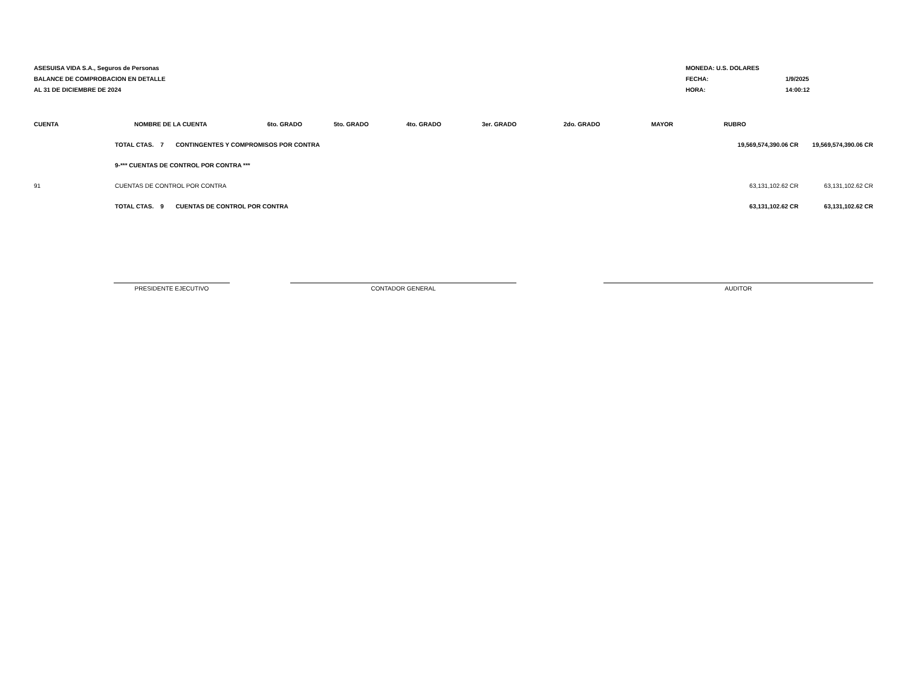ASESUISA VIDA S.A., Seguros de Personas
BALANCE DE COMPROBACION EN DETALLE
AL 31 DE DICIEMBRE DE 2024
MONEDA: U.S. DOLARES
FECHA: 1/9/2025
HORA: 14:00:12
| CUENTA | NOMBRE DE LA CUENTA | 6to. GRADO | 5to. GRADO | 4to. GRADO | 3er. GRADO | 2do. GRADO | MAYOR | RUBRO | |
| --- | --- | --- | --- | --- | --- | --- | --- | --- | --- |
| | TOTAL CTAS. 7 CONTINGENTES Y COMPROMISOS POR CONTRA | | | | | | | 19,569,574,390.06 CR | 19,569,574,390.06 CR |
| | 9-*** CUENTAS DE CONTROL POR CONTRA *** | | | | | | | | |
| 91 | CUENTAS DE CONTROL POR CONTRA | | | | | | | 63,131,102.62 CR | 63,131,102.62 CR |
| | TOTAL CTAS. 9 CUENTAS DE CONTROL POR CONTRA | | | | | | | 63,131,102.62 CR | 63,131,102.62 CR |
PRESIDENTE EJECUTIVO CONTADOR GENERAL AUDITOR